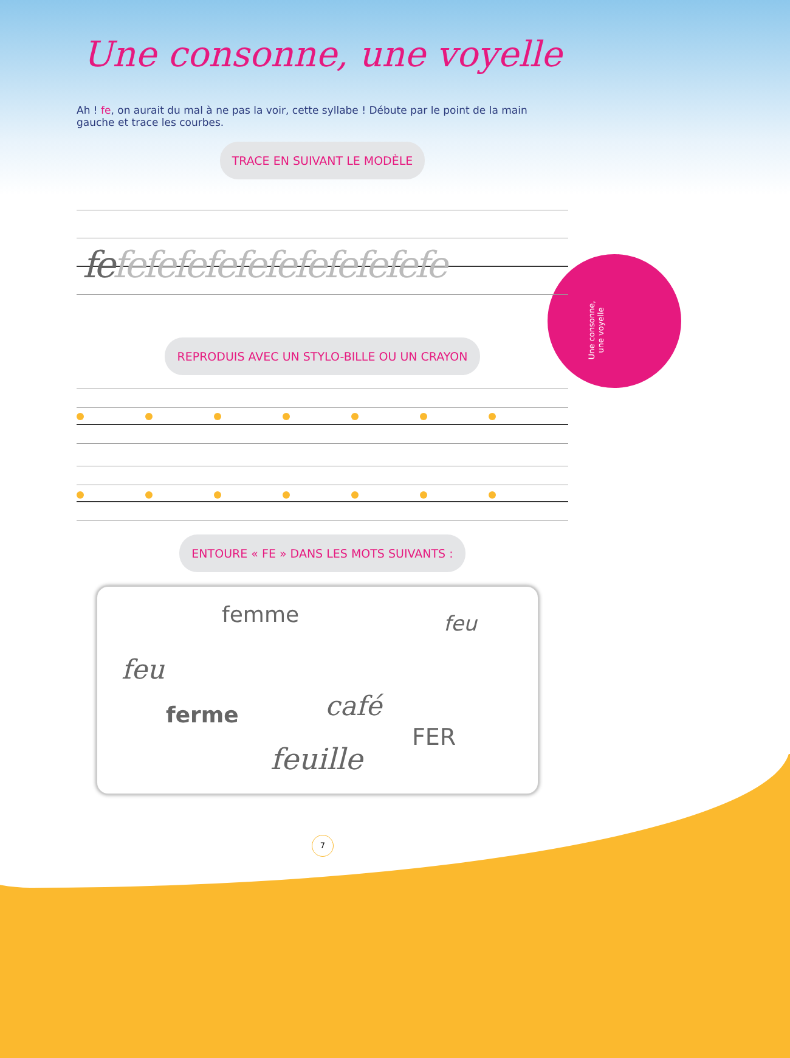Une consonne, une voyelle
Une consonne, une voyelle
Ah ! fe, on aurait du mal à ne pas la voir, cette syllabe ! Débute par le point de la main gauche et trace les courbes.
TRACE EN SUIVANT LE MODÈLE
fefefefefefefefefefefefe
REPRODUIS AVEC UN STYLO-BILLE OU UN CRAYON
ENTOURE « FE » DANS LES MOTS SUIVANTS :
femme feu
feu
café ferme
FER
feuille
7